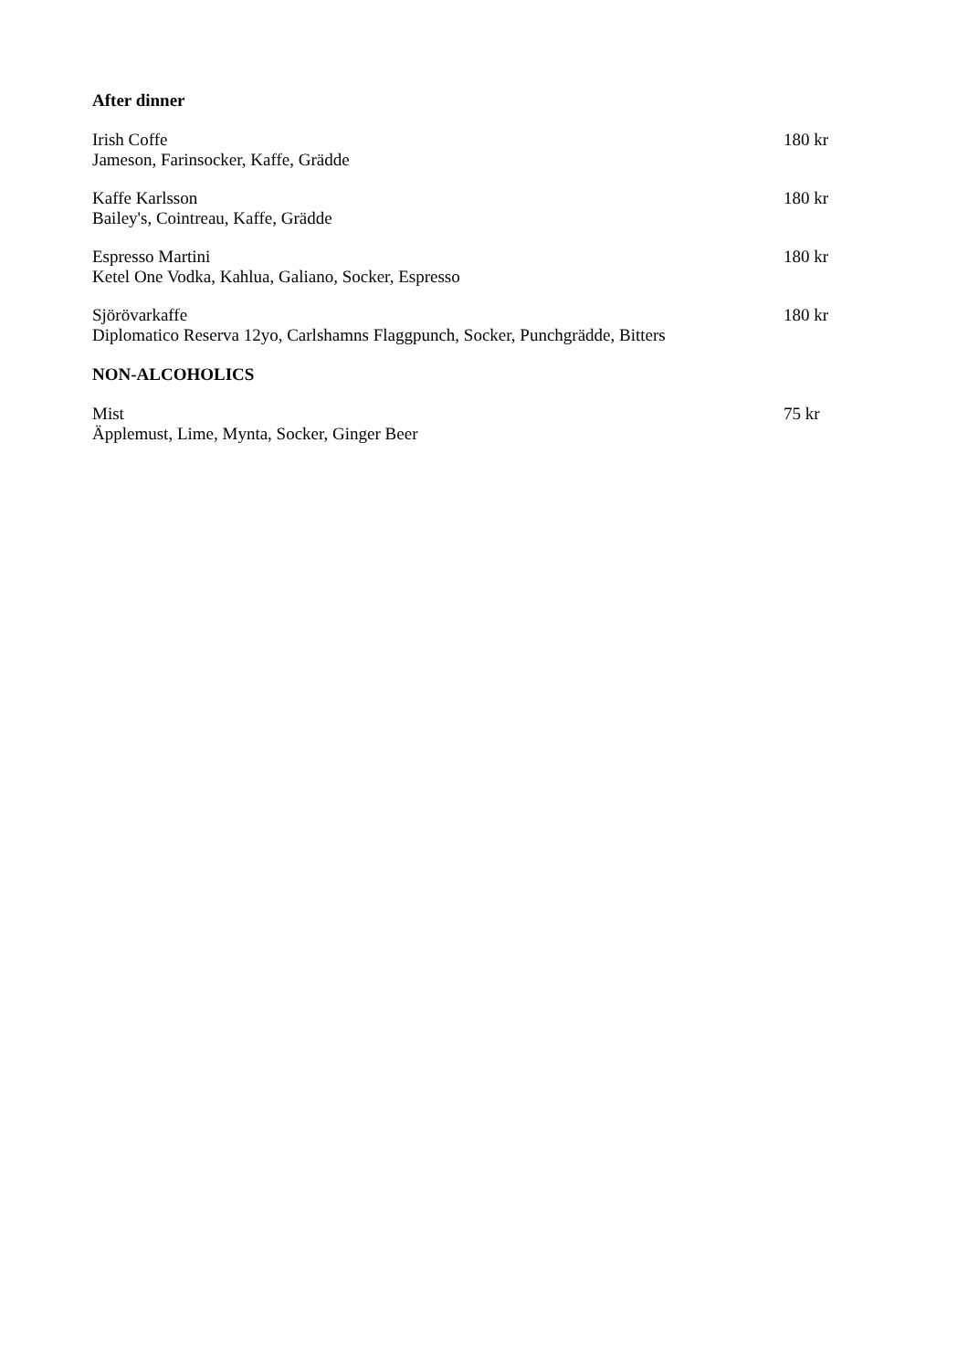After dinner
Irish Coffe 180 kr
Jameson, Farinsocker, Kaffe, Grädde
Kaffe Karlsson 180 kr
Bailey's, Cointreau, Kaffe, Grädde
Espresso Martini 180 kr
Ketel One Vodka, Kahlua, Galiano, Socker, Espresso
Sjörövarkaffe 180 kr
Diplomatico Reserva 12yo, Carlshamns Flaggpunch, Socker, Punchgrädde, Bitters
NON-ALCOHOLICS
Mist 75 kr
Äpplemust, Lime, Mynta, Socker, Ginger Beer